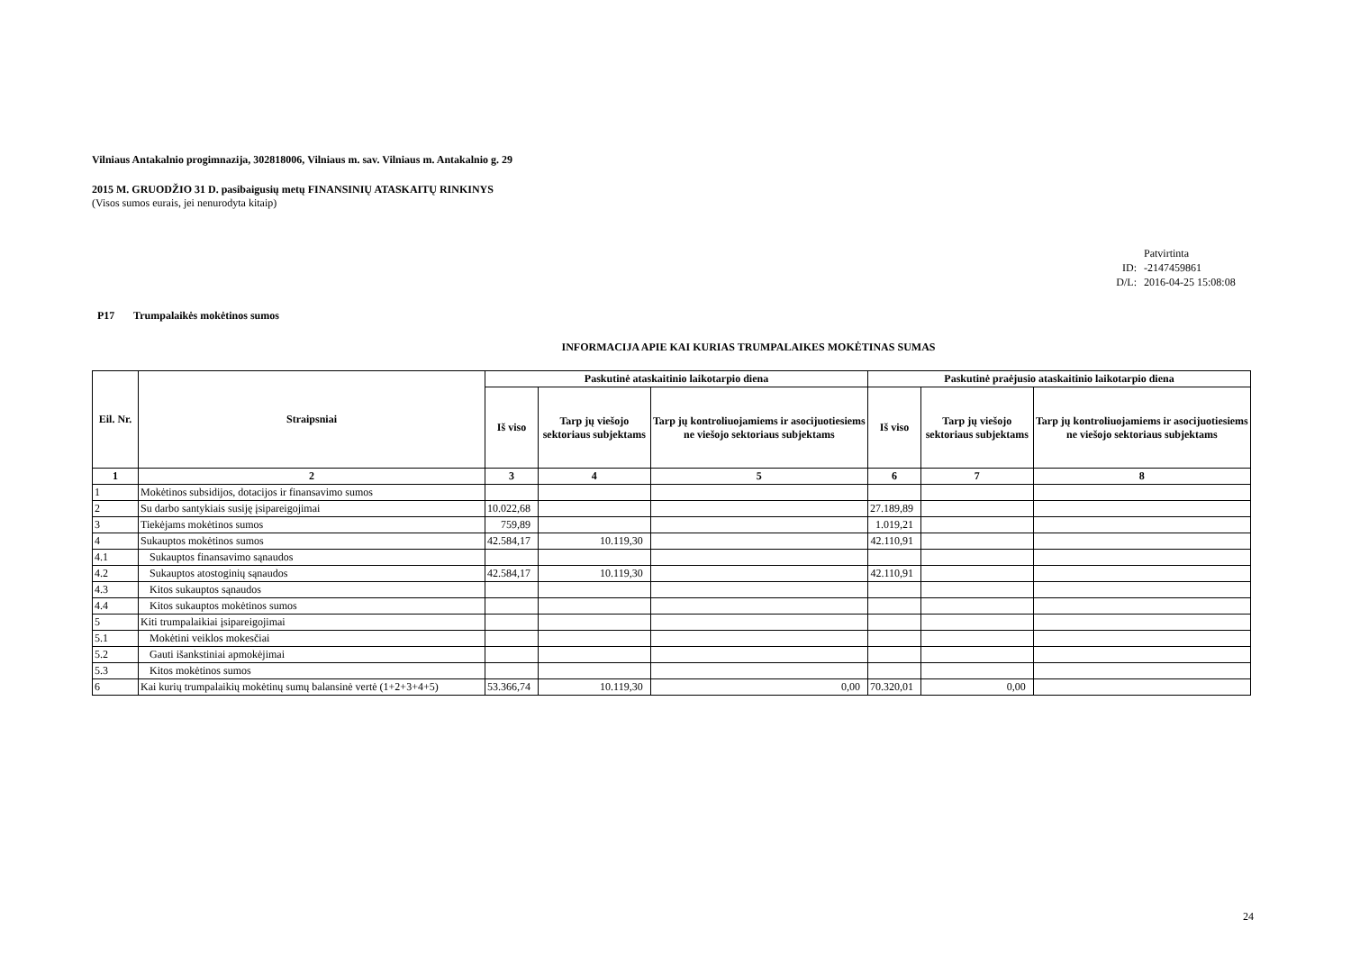Vilniaus Antakalnio progimnazija, 302818006, Vilniaus m. sav. Vilniaus m. Antakalnio g. 29
2015 M. GRUODŽIO 31 D. pasibaigusių metų FINANSINIŲ ATASKAITŲ RINKINYS
(Visos sumos eurais, jei nenurodyta kitaip)
Patvirtinta
ID: -2147459861
D/L: 2016-04-25 15:08:08
P17 Trumpalaikės mokėtinos sumos
INFORMACIJA APIE KAI KURIAS TRUMPALAIKES MOKĖTINAS SUMAS
| Eil. Nr. | Straipsniai | Paskutinė ataskaitinio laikotarpio diena | | | Paskutinė praėjusio ataskaitinio laikotarpio diena | | |
| --- | --- | --- | --- | --- | --- | --- | --- |
| | | Iš viso | Tarp jų viešojo sektoriaus subjektams | Tarp jų kontroliuojamiems ir asocijuotiesiems ne viešojo sektoriaus subjektams | Iš viso | Tarp jų viešojo sektoriaus subjektams | Tarp jų kontroliuojamiems ir asocijuotiesiems ne viešojo sektoriaus subjektams |
| 1 | 2 | 3 | 4 | 5 | 6 | 7 | 8 |
| 1 | Mokėtinos subsidijos, dotacijos ir finansavimo sumos | | | | | | |
| 2 | Su darbo santykiais susiję įsipareigojimai | 10.022,68 | | | 27.189,89 | | |
| 3 | Tiekėjams mokėtinos sumos | 759,89 | | | 1.019,21 | | |
| 4 | Sukauptos mokėtinos sumos | 42.584,17 | 10.119,30 | | 42.110,91 | | |
| 4.1 | Sukauptos finansavimo sąnaudos | | | | | | |
| 4.2 | Sukauptos atostoginių sąnaudos | 42.584,17 | 10.119,30 | | 42.110,91 | | |
| 4.3 | Kitos sukauptos sąnaudos | | | | | | |
| 4.4 | Kitos sukauptos mokėtinos sumos | | | | | | |
| 5 | Kiti trumpalaikiai įsipareigojimai | | | | | | |
| 5.1 | Mokėtini veiklos mokesčiai | | | | | | |
| 5.2 | Gauti išankstiniai apmokėjimai | | | | | | |
| 5.3 | Kitos mokėtinos sumos | | | | | | |
| 6 | Kai kurių trumpalaikių mokėtinų sumų balansinė vertė (1+2+3+4+5) | 53.366,74 | 10.119,30 | 0,00 | 70.320,01 | 0,00 | |
24